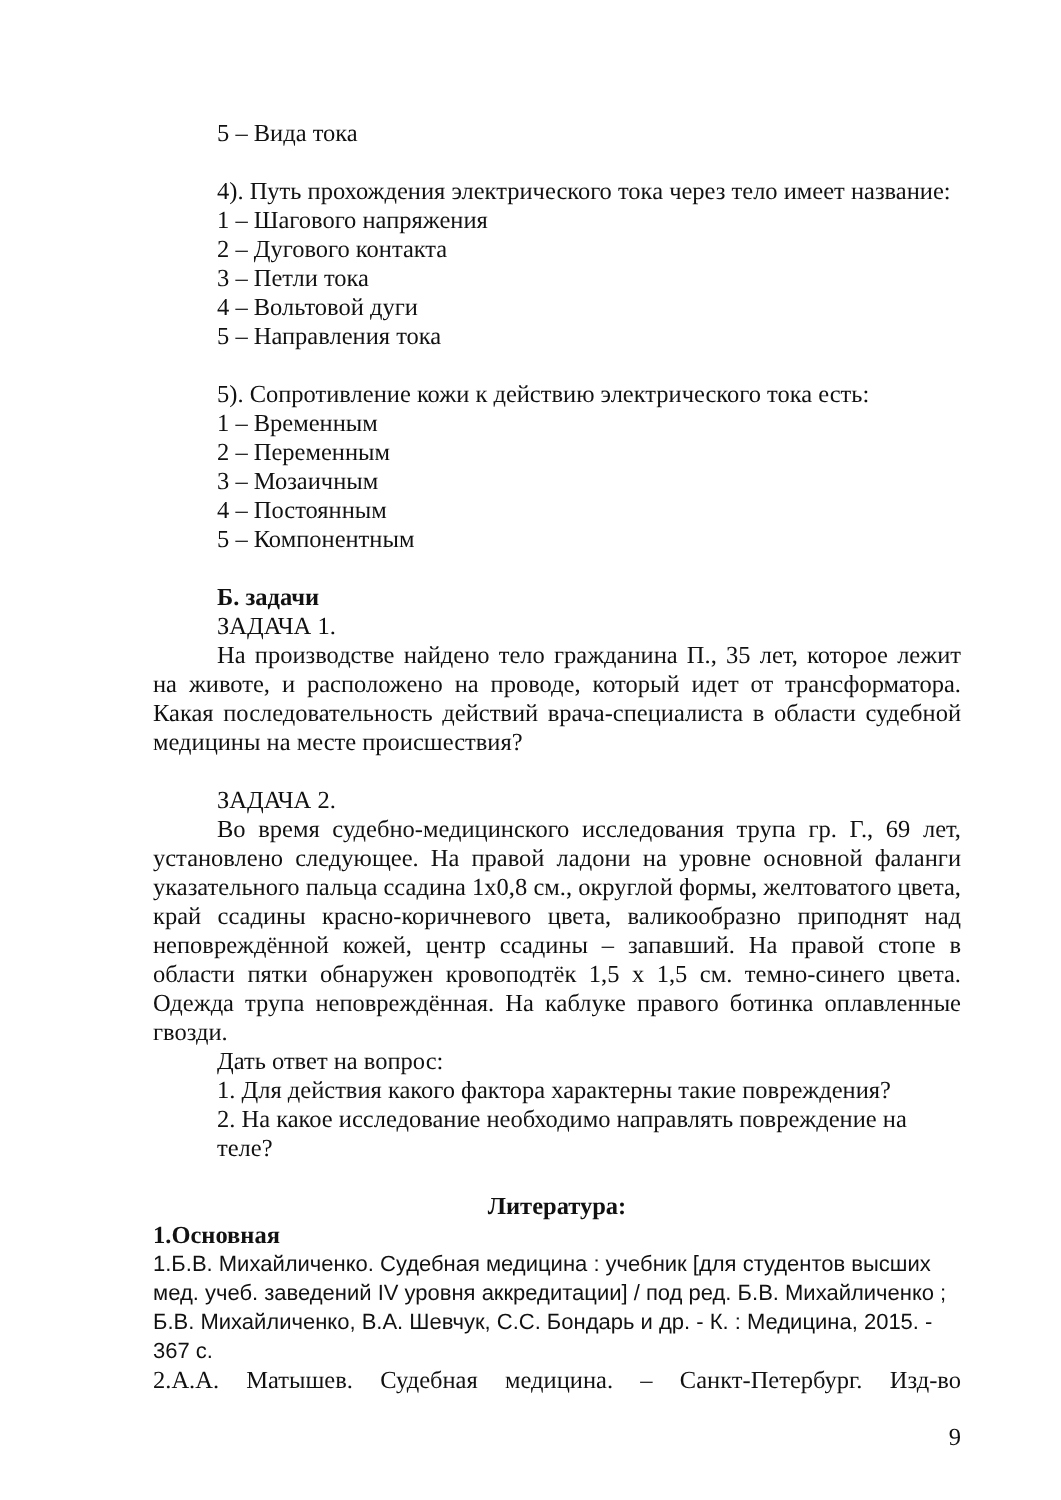5 – Вида тока
4). Путь прохождения электрического тока через тело имеет название:
1 – Шагового напряжения
2 – Дугового контакта
3 – Петли тока
4 – Вольтовой дуги
5 – Направления тока
5). Сопротивление кожи к действию электрического тока есть:
1 – Временным
2 – Переменным
3 – Мозаичным
4 – Постоянным
5 – Компонентным
Б. задачи
ЗАДАЧА 1.
На производстве найдено тело гражданина П., 35 лет, которое лежит на животе, и расположено на проводе, который идет от трансформатора. Какая последовательность действий врача-специалиста в области судебной медицины на месте происшествия?
ЗАДАЧА 2.
Во время судебно-медицинского исследования трупа гр. Г., 69 лет, установлено следующее. На правой ладони на уровне основной фаланги указательного пальца ссадина 1х0,8 см., округлой формы, желтоватого цвета, край ссадины красно-коричневого цвета, валикообразно приподнят над неповреждённой кожей, центр ссадины – запавший. На правой стопе в области пятки обнаружен кровоподтёк 1,5 х 1,5 см. темно-синего цвета. Одежда трупа неповреждённая. На каблуке правого ботинка оплавленные гвозди.
Дать ответ на вопрос:
1. Для действия какого фактора характерны такие повреждения?
2. На какое исследование необходимо направлять повреждение на теле?
Литература:
1.Основная
1.Б.В. Михайличенко. Судебная медицина : учебник [для студентов высших мед. учеб. заведений IV уровня аккредитации] / под ред. Б.В. Михайличенко ; Б.В. Михайличенко, В.А. Шевчук, С.С. Бондарь и др. - К. : Медицина, 2015. - 367 с.
2.А.А. Матышев. Судебная медицина. – Санкт-Петербург. Изд-во
9